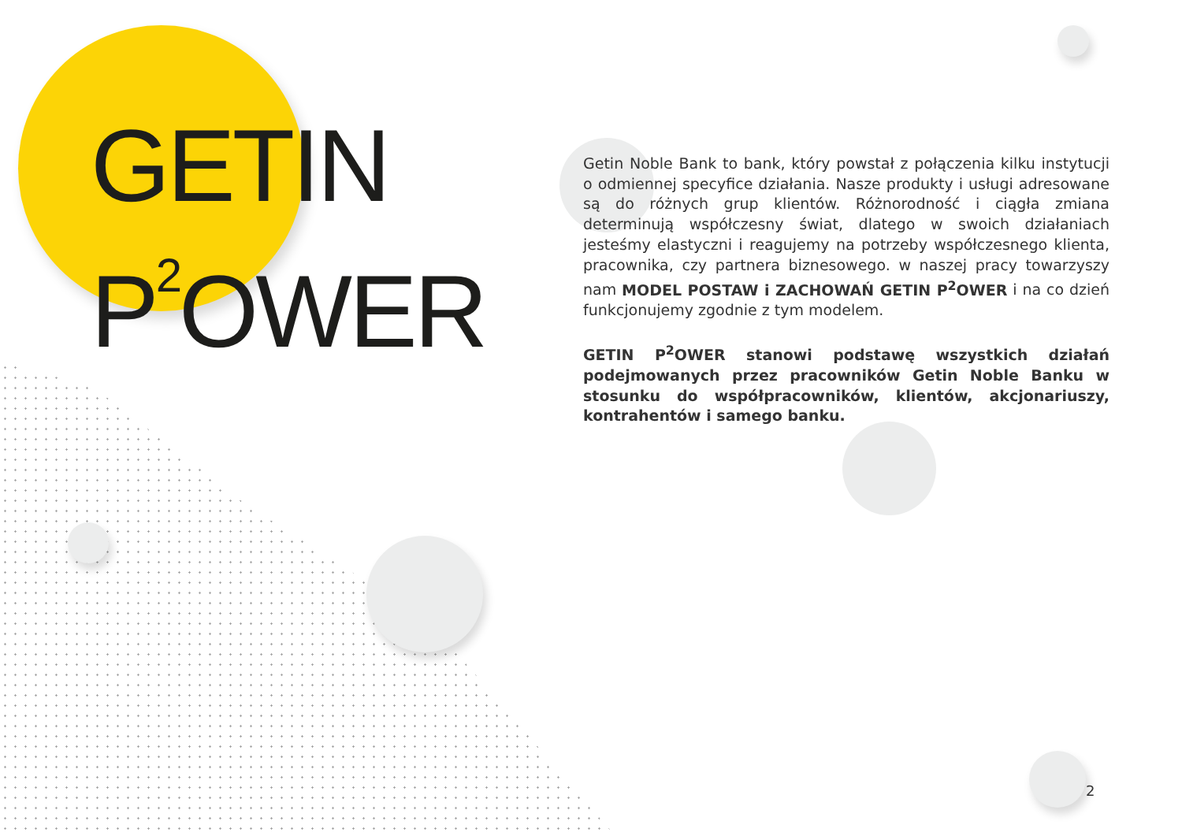GETIN
P<sup>2</sup>OWER
Getin Noble Bank to bank, który powstał z połączenia kilku instytucji o odmiennej specyfice działania. Nasze produkty i usługi adresowane są do różnych grup klientów. Różnorodność i ciągła zmiana determinują współczesny świat, dlatego w swoich działaniach jesteśmy elastyczni i reagujemy na potrzeby współczesnego klienta, pracownika, czy partnera biznesowego. w naszej pracy towarzyszy nam MODEL POSTAW i ZACHOWAŃ GETIN P<sup>2</sup>OWER i na co dzień funkcjonujemy zgodnie z tym modelem.
GETIN P<sup>2</sup>OWER stanowi podstawę wszystkich działań podejmowanych przez pracowników Getin Noble Banku w stosunku do współpracowników, klientów, akcjonariuszy, kontrahentów i samego banku.
2